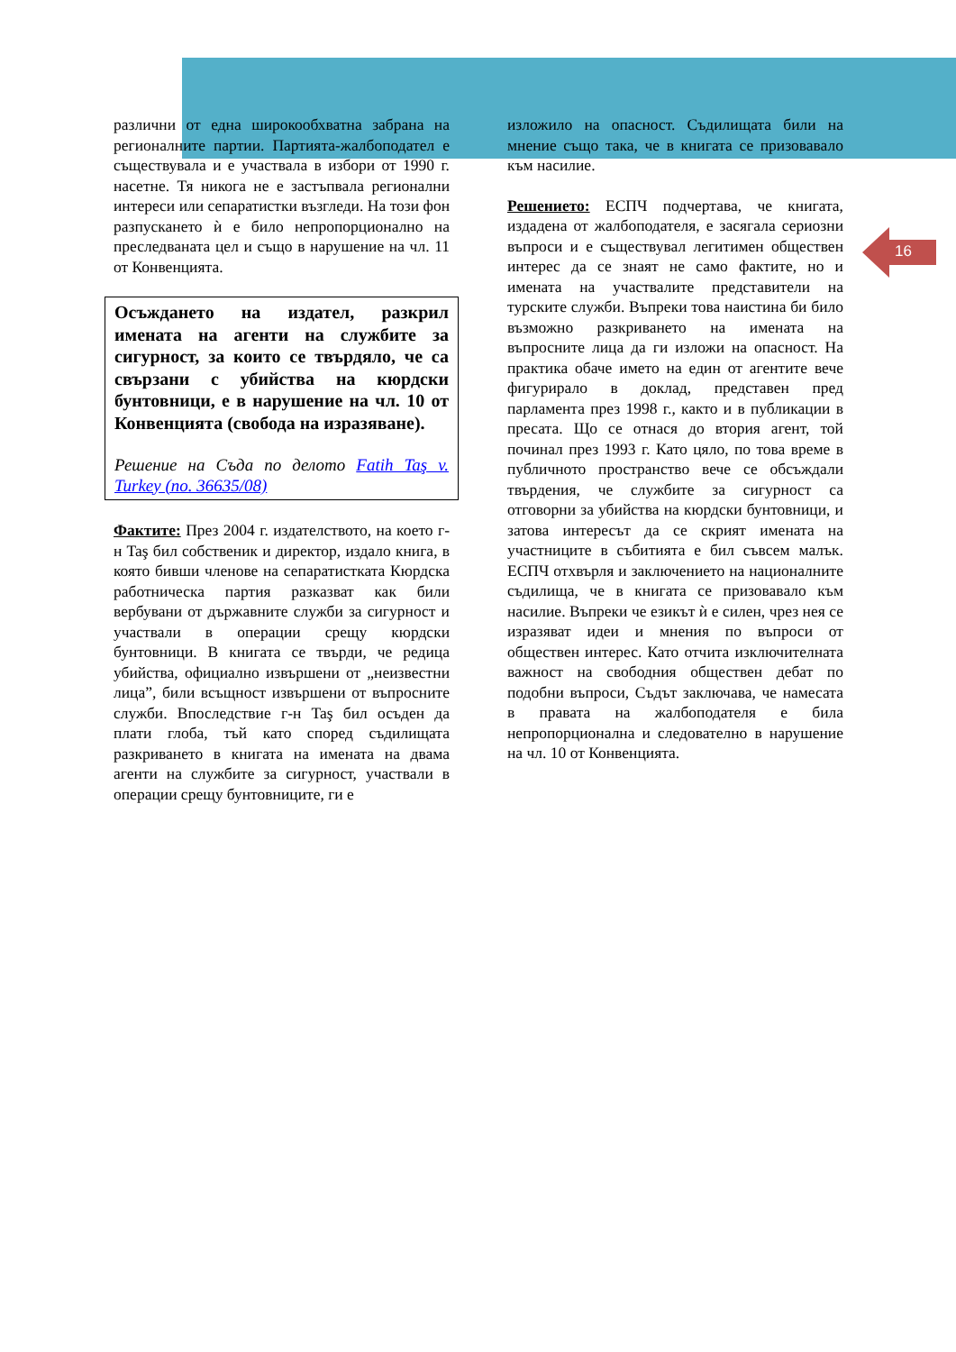16
различни от една широкообхватна забрана на регионалните партии. Партията-жалбоподател е съществувала и е участвала в избори от 1990 г. насетне. Тя никога не е застъпвала регионални интереси или сепаратистки възгледи. На този фон разпускането ѝ е било непропорционално на преследваната цел и също в нарушение на чл. 11 от Конвенцията.
Осъждането на издател, разкрил имената на агенти на службите за сигурност, за които се твърдяло, че са свързани с убийства на кюрдски бунтовници, е в нарушение на чл. 10 от Конвенцията (свобода на изразяване).
Решение на Съда по делото Fatih Taş v. Turkey (no. 36635/08)
Фактите: През 2004 г. издателството, на което г-н Taş бил собственик и директор, издало книга, в която бивши членове на сепаратистката Кюрдска работническа партия разказват как били вербувани от държавните служби за сигурност и участвали в операции срещу кюрдски бунтовници. В книгата се твърди, че редица убийства, официално извършени от „неизвестни лица”, били всъщност извършени от въпросните служби. Впоследствие г-н Taş бил осъден да плати глоба, тъй като според съдилищата разкриването в книгата на имената на двама агенти на службите за сигурност, участвали в операции срещу бунтовниците, ги е
изложило на опасност. Съдилищата били на мнение също така, че в книгата се призовавало към насилие.
Решението: ЕСПЧ подчертава, че книгата, издадена от жалбоподателя, е засягала сериозни въпроси и е съществувал легитимен обществен интерес да се знаят не само фактите, но и имената на участвалите представители на турските служби. Въпреки това наистина би било възможно разкриването на имената на въпросните лица да ги изложи на опасност. На практика обаче името на един от агентите вече фигурирало в доклад, представен пред парламента през 1998 г., както и в публикации в пресата. Що се отнася до втория агент, той починал през 1993 г. Като цяло, по това време в публичното пространство вече се обсъждали твърдения, че службите за сигурност са отговорни за убийства на кюрдски бунтовници, и затова интересът да се скрият имената на участниците в събитията е бил съвсем малък. ЕСПЧ отхвърля и заключението на националните съдилища, че в книгата се призовавало към насилие. Въпреки че езикът ѝ е силен, чрез нея се изразяват идеи и мнения по въпроси от обществен интерес. Като отчита изключителната важност на свободния обществен дебат по подобни въпроси, Съдът заключава, че намесата в правата на жалбоподателя е била непропорционална и следователно в нарушение на чл. 10 от Конвенцията.